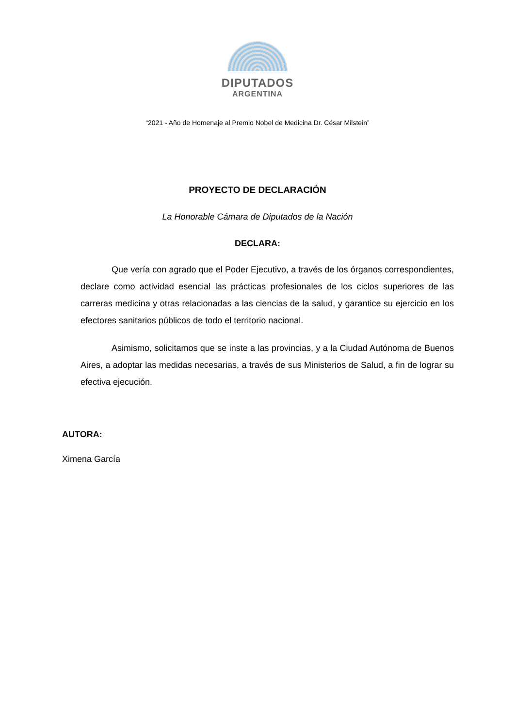DIPUTADOS
ARGENTINA
“2021 - Año de Homenaje al Premio Nobel de Medicina Dr. César Milstein”
PROYECTO DE DECLARACIÓN
La Honorable Cámara de Diputados de la Nación
DECLARA:
Que vería con agrado que el Poder Ejecutivo, a través de los órganos correspondientes, declare como actividad esencial las prácticas profesionales de los ciclos superiores de las carreras medicina y otras relacionadas a las ciencias de la salud, y garantice su ejercicio en los efectores sanitarios públicos de todo el territorio nacional.
Asimismo, solicitamos que se inste a las provincias, y a la Ciudad Autónoma de Buenos Aires, a adoptar las medidas necesarias, a través de sus Ministerios de Salud, a fin de lograr su efectiva ejecución.
AUTORA:
Ximena García